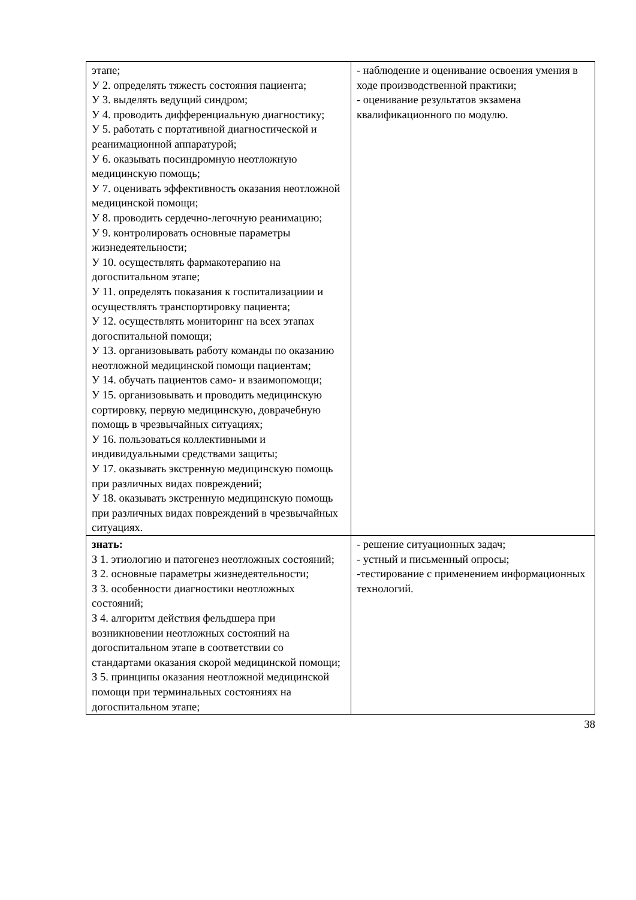| этапе; У 2. определять тяжесть состояния пациента; У 3. выделять ведущий синдром; У 4. проводить дифференциальную диагностику; У 5. работать с портативной диагностической и реанимационной аппаратурой; У 6. оказывать посиндромную неотложную медицинскую помощь; У 7. оценивать эффективность оказания неотложной медицинской помощи; У 8. проводить сердечно-легочную реанимацию; У 9. контролировать основные параметры жизнедеятельности; У 10. осуществлять фармакотерапию на догоспитальном этапе; У 11. определять показания к госпитализациии и осуществлять транспортировку пациента; У 12. осуществлять мониторинг на всех этапах догоспитальной помощи; У 13. организовывать работу команды по оказанию неотложной медицинской помощи пациентам; У 14. обучать пациентов само- и взаимопомощи; У 15. организовывать и проводить медицинскую сортировку, первую медицинскую, доврачебную помощь в чрезвычайных ситуациях; У 16. пользоваться коллективными и индивидуальными средствами защиты; У 17. оказывать экстренную медицинскую помощь при различных видах повреждений; У 18. оказывать экстренную медицинскую помощь при различных видах повреждений в чрезвычайных ситуациях. | - наблюдение и оценивание освоения умения в ходе производственной практики; - оценивание результатов экзамена квалификационного по модулю. |
| знать: З 1. этиологию и патогенез неотложных состояний; З 2. основные параметры жизнедеятельности; З 3. особенности диагностики неотложных состояний; З 4. алгоритм действия фельдшера при возникновении неотложных состояний на догоспитальном этапе в соответствии со стандартами оказания скорой медицинской помощи; З 5. принципы оказания неотложной медицинской помощи при терминальных состояниях на догоспитальном этапе; | - решение ситуационных задач; - устный и письменный опросы; -тестирование с применением информационных технологий. |
38